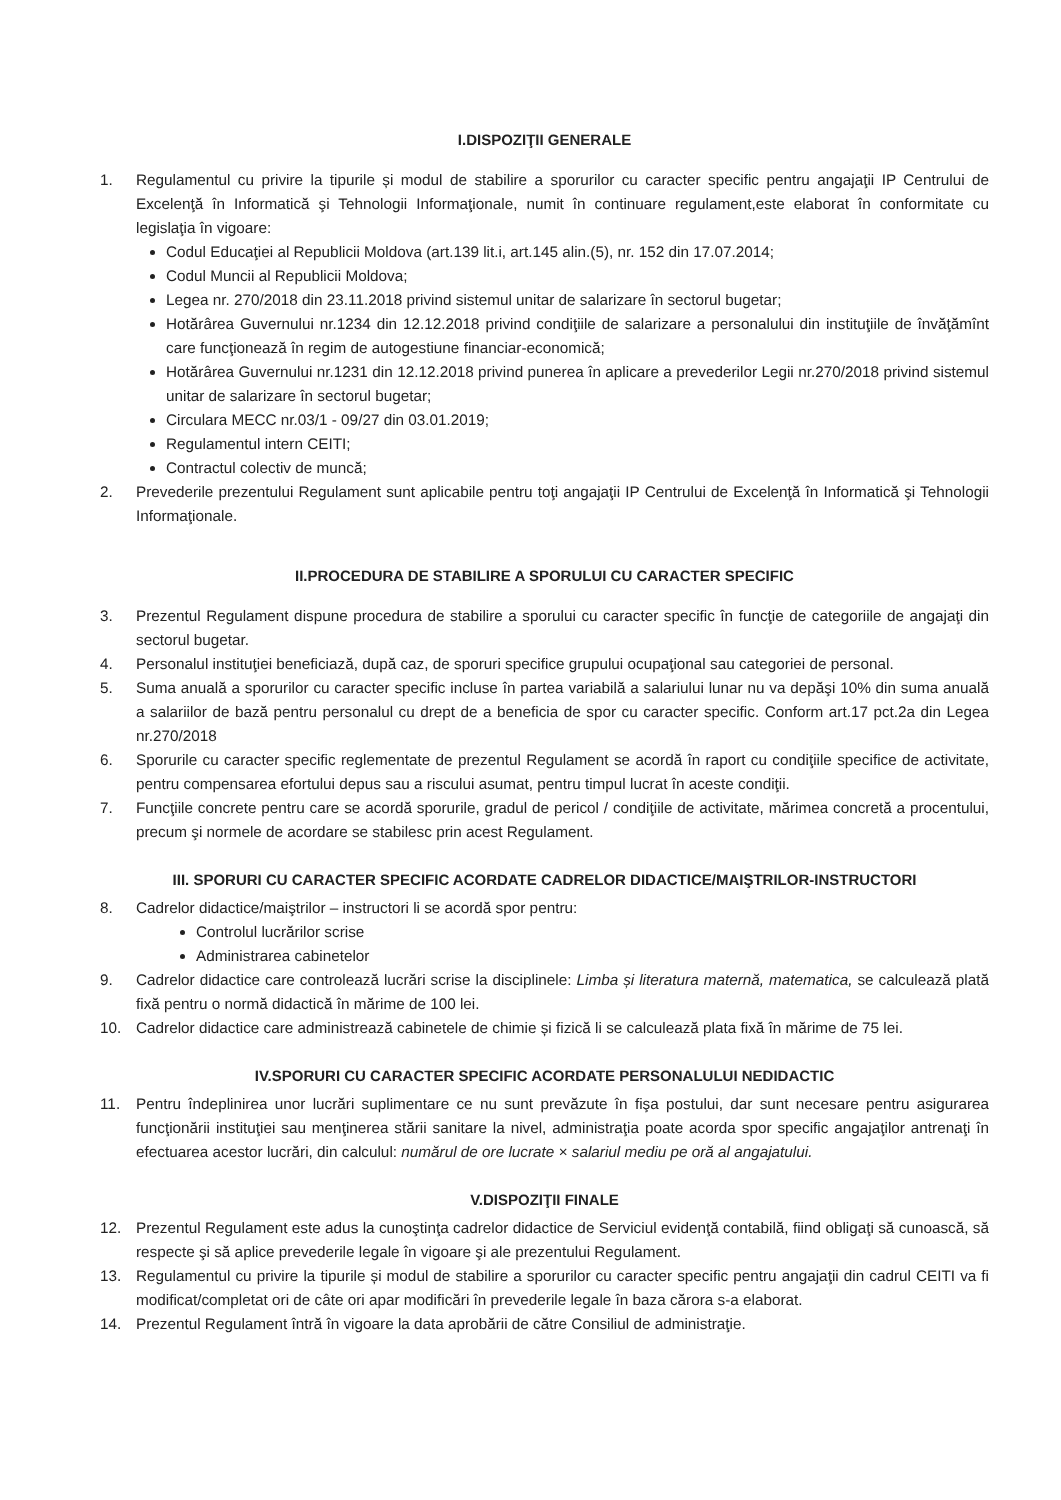I.DISPOZIŢII GENERALE
1. Regulamentul cu privire la tipurile și modul de stabilire a sporurilor cu caracter specific pentru angajaţii IP Centrului de Excelenţă în Informatică şi Tehnologii Informaţionale, numit în continuare regulament,este elaborat în conformitate cu legislaţia în vigoare:
Codul Educaţiei al Republicii Moldova (art.139 lit.i, art.145 alin.(5), nr. 152 din 17.07.2014;
Codul Muncii al Republicii Moldova;
Legea nr. 270/2018 din 23.11.2018 privind sistemul unitar de salarizare în sectorul bugetar;
Hotărârea Guvernului nr.1234 din 12.12.2018 privind condiţiile de salarizare a personalului din instituţiile de învăţămînt care funcţionează în regim de autogestiune financiar-economică;
Hotărârea Guvernului nr.1231 din 12.12.2018 privind punerea în aplicare a prevederilor Legii nr.270/2018 privind sistemul unitar de salarizare în sectorul bugetar;
Circulara MECC nr.03/1 - 09/27 din 03.01.2019;
Regulamentul intern CEITI;
Contractul colectiv de muncă;
2. Prevederile prezentului Regulament sunt aplicabile pentru toţi angajaţii IP Centrului de Excelenţă în Informatică şi Tehnologii Informaţionale.
II.PROCEDURA DE STABILIRE A SPORULUI CU CARACTER SPECIFIC
3. Prezentul Regulament dispune procedura de stabilire a sporului cu caracter specific în funcţie de categoriile de angajaţi din sectorul bugetar.
4. Personalul instituţiei beneficiază, după caz, de sporuri specifice grupului ocupaţional sau categoriei de personal.
5. Suma anuală a sporurilor cu caracter specific incluse în partea variabilă a salariului lunar nu va depăşi 10% din suma anuală a salariilor de bază pentru personalul cu drept de a beneficia de spor cu caracter specific. Conform art.17 pct.2a din Legea nr.270/2018
6. Sporurile cu caracter specific reglementate de prezentul Regulament se acordă în raport cu condiţiile specifice de activitate, pentru compensarea efortului depus sau a riscului asumat, pentru timpul lucrat în aceste condiţii.
7. Funcţiile concrete pentru care se acordă sporurile, gradul de pericol / condiţiile de activitate, mărimea concretă a procentului, precum şi normele de acordare se stabilesc prin acest Regulament.
III. SPORURI CU CARACTER SPECIFIC ACORDATE CADRELOR DIDACTICE/MAIŞTRILOR-INSTRUCTORI
8. Cadrelor didactice/maiştrilor – instructori li se acordă spor pentru:
Controlul lucrărilor scrise
Administrarea cabinetelor
9. Cadrelor didactice care controlează lucrări scrise la disciplinele: Limba și literatura maternă, matematica, se calculează plată fixă pentru o normă didactică în mărime de 100 lei.
10. Cadrelor didactice care administrează cabinetele de chimie și fizică li se calculează plata fixă în mărime de 75 lei.
IV.SPORURI CU CARACTER SPECIFIC ACORDATE PERSONALULUI NEDIDACTIC
11. Pentru îndeplinirea unor lucrări suplimentare ce nu sunt prevăzute în fişa postului, dar sunt necesare pentru asigurarea funcţionării instituţiei sau menţinerea stării sanitare la nivel, administraţia poate acorda spor specific angajaţilor antrenaţi în efectuarea acestor lucrări, din calculul: numărul de ore lucrate × salariul mediu pe oră al angajatului.
V.DISPOZIŢII FINALE
12. Prezentul Regulament este adus la cunoştinţa cadrelor didactice de Serviciul evidenţă contabilă, fiind obligaţi să cunoască, să respecte şi să aplice prevederile legale în vigoare şi ale prezentului Regulament.
13. Regulamentul cu privire la tipurile și modul de stabilire a sporurilor cu caracter specific pentru angajaţii din cadrul CEITI va fi modificat/completat ori de câte ori apar modificări în prevederile legale în baza cărora s-a elaborat.
14. Prezentul Regulament întră în vigoare la data aprobării de către Consiliul de administraţie.